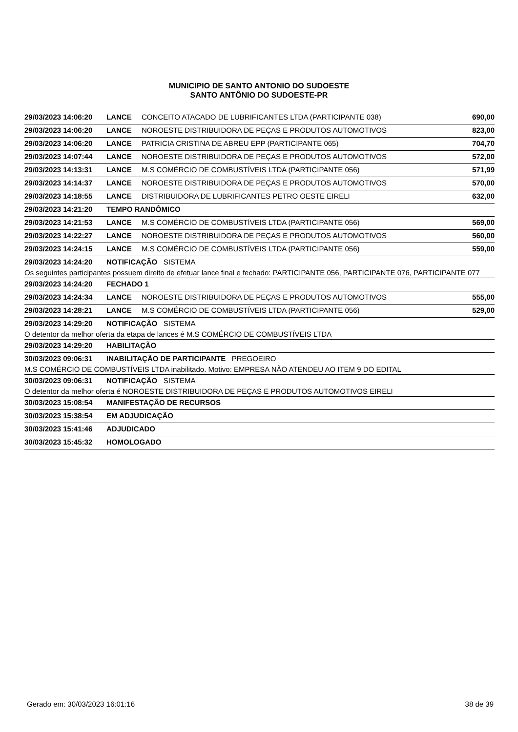MUNICIPIO DE SANTO ANTONIO DO SUDOESTE
SANTO ANTÔNIO DO SUDOESTE-PR
| 29/03/2023 14:06:20 | LANCE | CONCEITO ATACADO DE LUBRIFICANTES LTDA (PARTICIPANTE 038) | 690,00 |
| 29/03/2023 14:06:20 | LANCE | NOROESTE DISTRIBUIDORA DE PEÇAS E PRODUTOS AUTOMOTIVOS | 823,00 |
| 29/03/2023 14:06:20 | LANCE | PATRICIA CRISTINA DE ABREU EPP (PARTICIPANTE 065) | 704,70 |
| 29/03/2023 14:07:44 | LANCE | NOROESTE DISTRIBUIDORA DE PEÇAS E PRODUTOS AUTOMOTIVOS | 572,00 |
| 29/03/2023 14:13:31 | LANCE | M.S COMÉRCIO DE COMBUSTÍVEIS LTDA (PARTICIPANTE 056) | 571,99 |
| 29/03/2023 14:14:37 | LANCE | NOROESTE DISTRIBUIDORA DE PEÇAS E PRODUTOS AUTOMOTIVOS | 570,00 |
| 29/03/2023 14:18:55 | LANCE | DISTRIBUIDORA DE LUBRIFICANTES PETRO OESTE EIRELI | 632,00 |
| 29/03/2023 14:21:20 | TEMPO RANDÔMICO | | |
| 29/03/2023 14:21:53 | LANCE | M.S COMÉRCIO DE COMBUSTÍVEIS LTDA (PARTICIPANTE 056) | 569,00 |
| 29/03/2023 14:22:27 | LANCE | NOROESTE DISTRIBUIDORA DE PEÇAS E PRODUTOS AUTOMOTIVOS | 560,00 |
| 29/03/2023 14:24:15 | LANCE | M.S COMÉRCIO DE COMBUSTÍVEIS LTDA (PARTICIPANTE 056) | 559,00 |
| 29/03/2023 14:24:20 | NOTIFICAÇÃO SISTEMA | | |
| Os seguintes participantes possuem direito de efetuar lance final e fechado: PARTICIPANTE 056, PARTICIPANTE 076, PARTICIPANTE 077 | | | |
| 29/03/2023 14:24:20 | FECHADO 1 | | |
| 29/03/2023 14:24:34 | LANCE | NOROESTE DISTRIBUIDORA DE PEÇAS E PRODUTOS AUTOMOTIVOS | 555,00 |
| 29/03/2023 14:28:21 | LANCE | M.S COMÉRCIO DE COMBUSTÍVEIS LTDA (PARTICIPANTE 056) | 529,00 |
| 29/03/2023 14:29:20 | NOTIFICAÇÃO SISTEMA | | |
| O detentor da melhor oferta da etapa de lances é M.S COMÉRCIO DE COMBUSTÍVEIS LTDA | | | |
| 29/03/2023 14:29:20 | HABILITAÇÃO | | |
| 30/03/2023 09:06:31 | INABILITAÇÃO DE PARTICIPANTE PREGOEIRO | | |
| M.S COMÉRCIO DE COMBUSTÍVEIS LTDA inabilitado. Motivo: EMPRESA NÃO ATENDEU AO ITEM 9 DO EDITAL | | | |
| 30/03/2023 09:06:31 | NOTIFICAÇÃO SISTEMA | | |
| O detentor da melhor oferta é NOROESTE DISTRIBUIDORA DE PEÇAS E PRODUTOS AUTOMOTIVOS EIRELI | | | |
| 30/03/2023 15:08:54 | MANIFESTAÇÃO DE RECURSOS | | |
| 30/03/2023 15:38:54 | EM ADJUDICAÇÃO | | |
| 30/03/2023 15:41:46 | ADJUDICADO | | |
| 30/03/2023 15:45:32 | HOMOLOGADO | | |
Gerado em: 30/03/2023 16:01:16 38 de 39